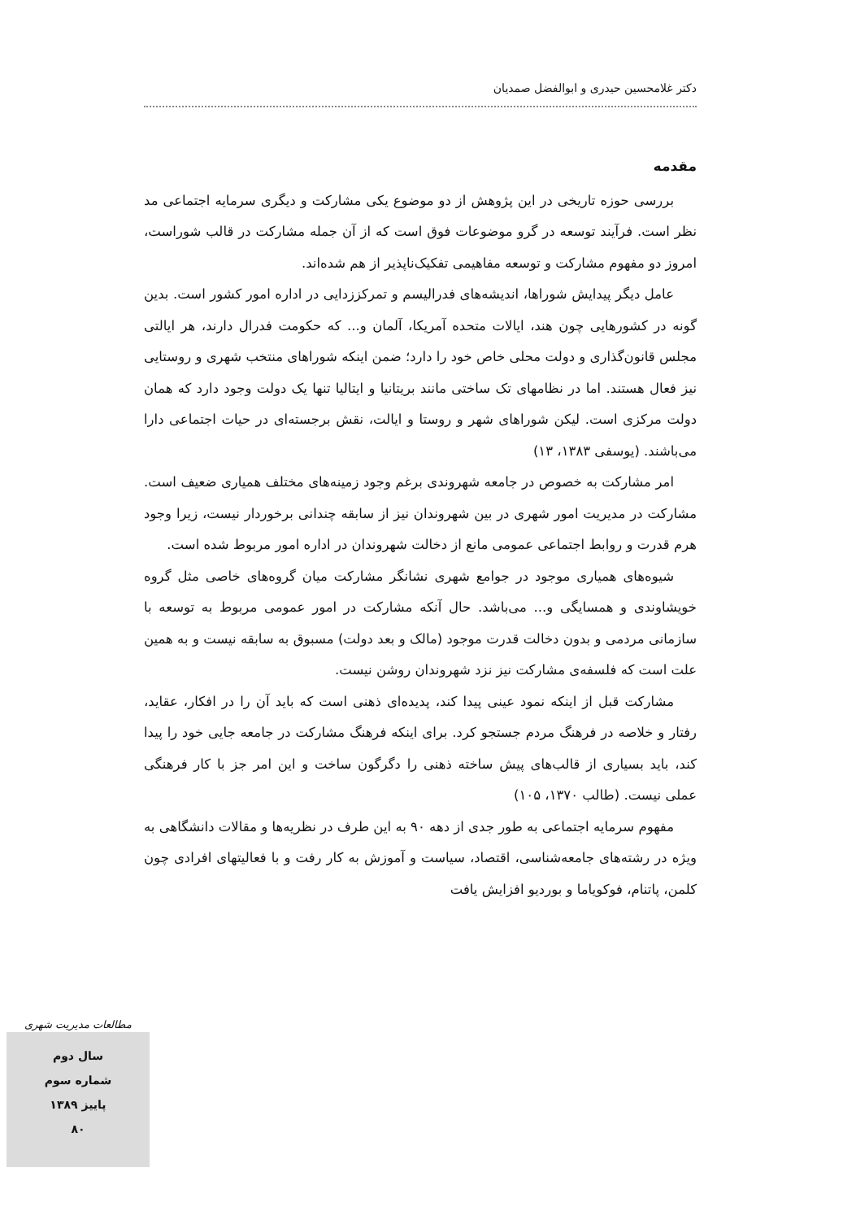دکتر غلامحسین حیدری و ابوالفضل صمدیان
مقدمه
بررسی حوزه تاریخی در این پژوهش از دو موضوع یکی مشارکت و دیگری سرمایه اجتماعی مد نظر است. فرآیند توسعه در گرو موضوعات فوق است که از آن جمله مشارکت در قالب شوراست، امروز دو مفهوم مشارکت و توسعه مفاهیمی تفکیک‌ناپذیر از هم شده‌اند.
عامل دیگر پیدایش شوراها، اندیشه‌های فدرالیسم و تمرکززدایی در اداره امور کشور است. بدین گونه در کشورهایی چون هند، ایالات متحده آمریکا، آلمان و... که حکومت فدرال دارند، هر ایالتی مجلس قانون‌گذاری و دولت محلی خاص خود را دارد؛ ضمن اینکه شوراهای منتخب شهری و روستایی نیز فعال هستند. اما در نظامهای تک ساختی مانند بریتانیا و ایتالیا تنها یک دولت وجود دارد که همان دولت مرکزی است. لیکن شوراهای شهر و روستا و ایالت، نقش برجسته‌ای در حیات اجتماعی دارا می‌باشند. (یوسفی ۱۳۸۳، ۱۳)
امر مشارکت به خصوص در جامعه شهروندی برغم وجود زمینه‌های مختلف همیاری ضعیف است. مشارکت در مدیریت امور شهری در بین شهروندان نیز از سابقه چندانی برخوردار نیست، زیرا وجود هرم قدرت و روابط اجتماعی عمومی مانع از دخالت شهروندان در اداره امور مربوط شده است.
شیوه‌های همیاری موجود در جوامع شهری نشانگر مشارکت میان گروه‌های خاصی مثل گروه خویشاوندی و همسایگی و... می‌باشد. حال آنکه مشارکت در امور عمومی مربوط به توسعه با سازمانی مردمی و بدون دخالت قدرت موجود (مالک و بعد دولت) مسبوق به سابقه نیست و به همین علت است که فلسفه‌ی مشارکت نیز نزد شهروندان روشن نیست.
مشارکت قبل از اینکه نمود عینی پیدا کند، پدیده‌ای ذهنی است که باید آن را در افکار، عقاید، رفتار و خلاصه در فرهنگ مردم جستجو کرد. برای اینکه فرهنگ مشارکت در جامعه جایی خود را پیدا کند، باید بسیاری از قالب‌های پیش ساخته ذهنی را دگرگون ساخت و این امر جز با کار فرهنگی عملی نیست. (طالب ۱۳۷۰، ۱۰۵)
مفهوم سرمایه اجتماعی به طور جدی از دهه ۹۰ به این طرف در نظریه‌ها و مقالات دانشگاهی به ویژه در رشته‌های جامعه‌شناسی، اقتصاد، سیاست و آموزش به کار رفت و با فعالیتهای افرادی چون کلمن، پاتنام، فوکویاما و بوردیو افزایش یافت
مطالعات مدیریت شهری
سال دوم
شماره سوم
پاییز ۱۳۸۹
۸۰